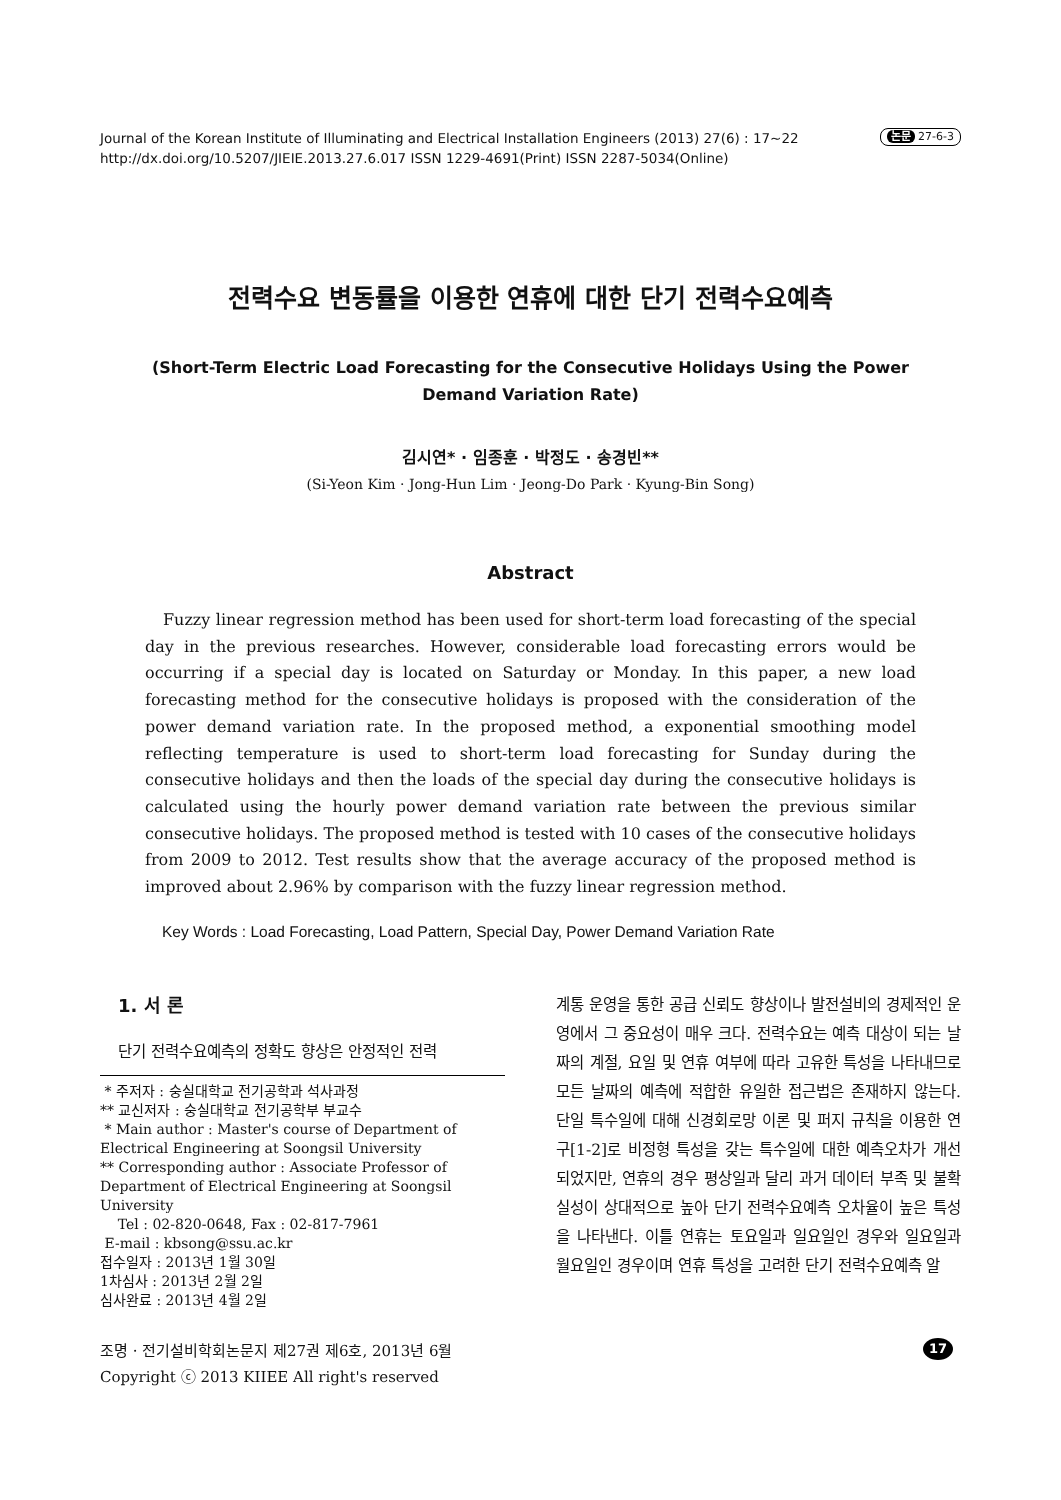Journal of the Korean Institute of Illuminating and Electrical Installation Engineers (2013) 27(6) : 17~22
http://dx.doi.org/10.5207/JIEIE.2013.27.6.017 ISSN 1229-4691(Print) ISSN 2287-5034(Online)
논문 27-6-3
전력수요 변동률을 이용한 연휴에 대한 단기 전력수요예측
(Short-Term Electric Load Forecasting for the Consecutive Holidays Using the Power Demand Variation Rate)
김시연* · 임종훈 · 박정도 · 송경빈**
(Si-Yeon Kim · Jong-Hun Lim · Jeong-Do Park · Kyung-Bin Song)
Abstract
Fuzzy linear regression method has been used for short-term load forecasting of the special day in the previous researches. However, considerable load forecasting errors would be occurring if a special day is located on Saturday or Monday. In this paper, a new load forecasting method for the consecutive holidays is proposed with the consideration of the power demand variation rate. In the proposed method, a exponential smoothing model reflecting temperature is used to short-term load forecasting for Sunday during the consecutive holidays and then the loads of the special day during the consecutive holidays is calculated using the hourly power demand variation rate between the previous similar consecutive holidays. The proposed method is tested with 10 cases of the consecutive holidays from 2009 to 2012. Test results show that the average accuracy of the proposed method is improved about 2.96% by comparison with the fuzzy linear regression method.
Key Words : Load Forecasting, Load Pattern, Special Day, Power Demand Variation Rate
1. 서 론
단기 전력수요예측의 정확도 향상은 안정적인 전력
* 주저자 : 숭실대학교 전기공학과 석사과정
** 교신저자 : 숭실대학교 전기공학부 부교수
* Main author : Master's course of Department of Electrical Engineering at Soongsil University
** Corresponding author : Associate Professor of Department of Electrical Engineering at Soongsil University
Tel : 02-820-0648, Fax : 02-817-7961
E-mail : kbsong@ssu.ac.kr
접수일자 : 2013년 1월 30일
1차심사 : 2013년 2월 2일
심사완료 : 2013년 4월 2일
계통 운영을 통한 공급 신뢰도 향상이나 발전설비의 경제적인 운영에서 그 중요성이 매우 크다. 전력수요는 예측 대상이 되는 날짜의 계절, 요일 및 연휴 여부에 따라 고유한 특성을 나타내므로 모든 날짜의 예측에 적합한 유일한 접근법은 존재하지 않는다. 단일 특수일에 대해 신경회로망 이론 및 퍼지 규칙을 이용한 연구[1-2]로 비정형 특성을 갖는 특수일에 대한 예측오차가 개선되었지만, 연휴의 경우 평상일과 달리 과거 데이터 부족 및 불확실성이 상대적으로 높아 단기 전력수요예측 오차율이 높은 특성을 나타낸다. 이틀 연휴는 토요일과 일요일인 경우와 일요일과 월요일인 경우이며 연휴 특성을 고려한 단기 전력수요예측 알
조명 · 전기설비학회논문지 제27권 제6호, 2013년 6월
Copyright ⓒ 2013 KIIEE All right's reserved
17